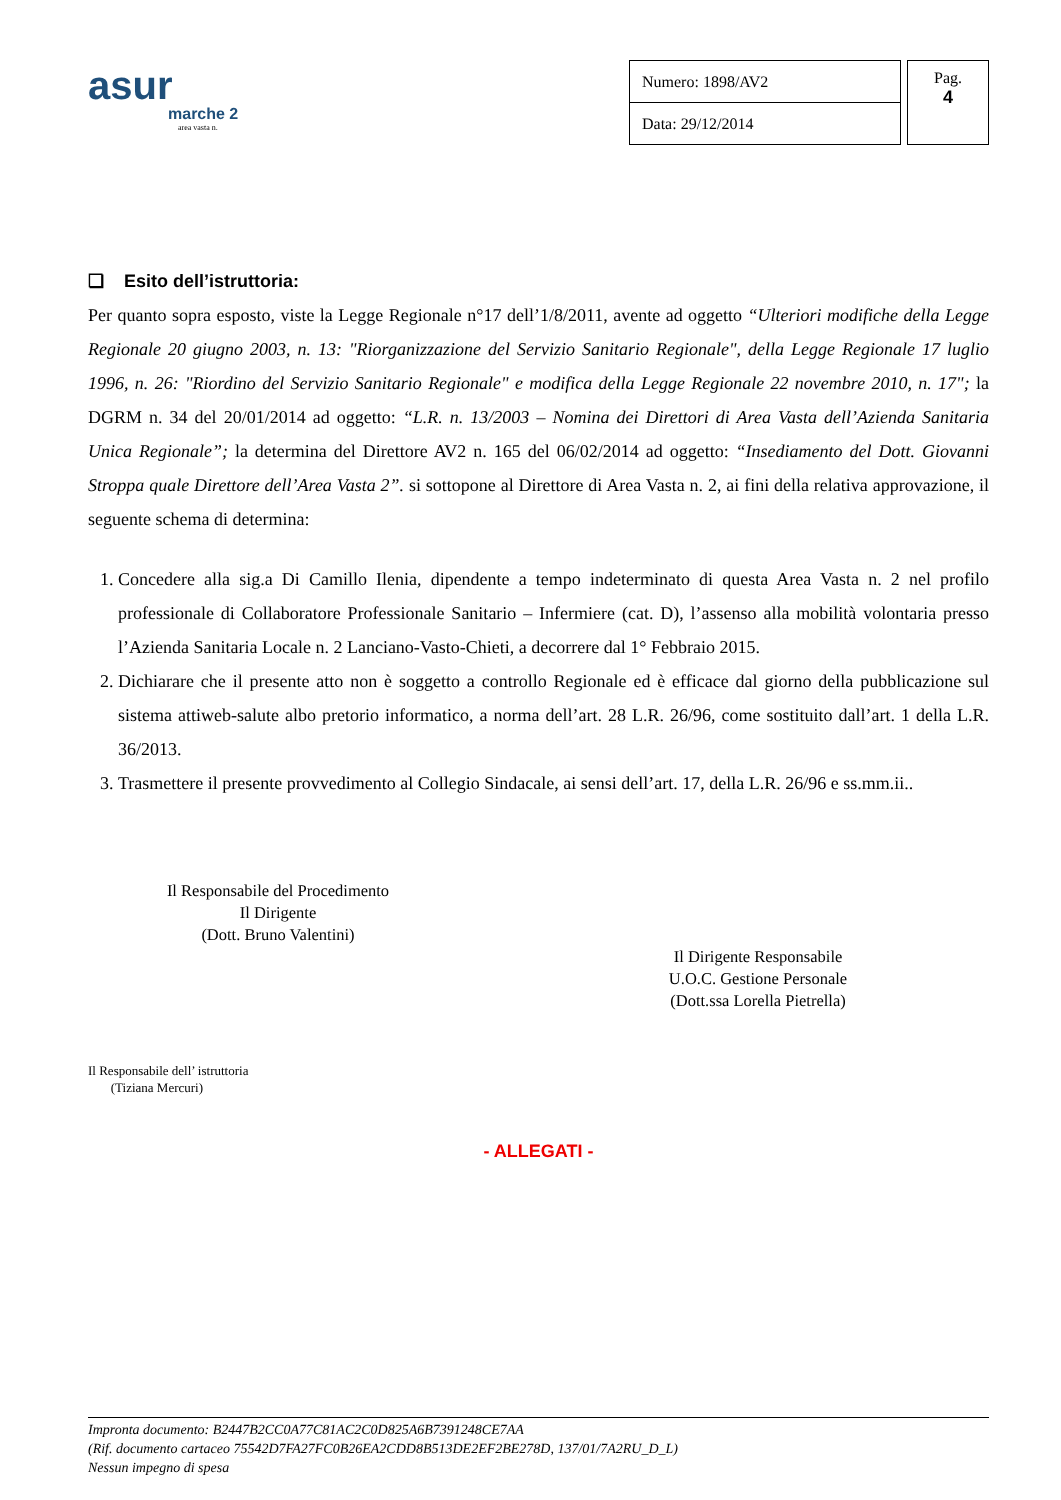asur
marche 2
area vasta n.
| Numero: 1898/AV2 |
| Data: 29/12/2014 |
Pag.
4
❏ Esito dell’istruttoria:
Per quanto sopra esposto, viste la Legge Regionale n°17 dell’1/8/2011, avente ad oggetto “Ulteriori modifiche della Legge Regionale 20 giugno 2003, n. 13: "Riorganizzazione del Servizio Sanitario Regionale", della Legge Regionale 17 luglio 1996, n. 26: "Riordino del Servizio Sanitario Regionale" e modifica della Legge Regionale 22 novembre 2010, n. 17"; la DGRM n. 34 del 20/01/2014 ad oggetto: “L.R. n. 13/2003 – Nomina dei Direttori di Area Vasta dell’Azienda Sanitaria Unica Regionale”; la determina del Direttore AV2 n. 165 del 06/02/2014 ad oggetto: “Insediamento del Dott. Giovanni Stroppa quale Direttore dell’Area Vasta 2”. si sottopone al Direttore di Area Vasta n. 2, ai fini della relativa approvazione, il seguente schema di determina:
1. Concedere alla sig.a Di Camillo Ilenia, dipendente a tempo indeterminato di questa Area Vasta n. 2 nel profilo professionale di Collaboratore Professionale Sanitario – Infermiere (cat. D), l’assenso alla mobilità volontaria presso l’Azienda Sanitaria Locale n. 2 Lanciano-Vasto-Chieti, a decorrere dal 1° Febbraio 2015.
2. Dichiarare che il presente atto non è soggetto a controllo Regionale ed è efficace dal giorno della pubblicazione sul sistema attiweb-salute albo pretorio informatico, a norma dell’art. 28 L.R. 26/96, come sostituito dall’art. 1 della L.R. 36/2013.
3. Trasmettere il presente provvedimento al Collegio Sindacale, ai sensi dell’art. 17, della L.R. 26/96 e ss.mm.ii..
Il Responsabile del Procedimento
Il Dirigente
(Dott. Bruno Valentini)
Il Dirigente Responsabile
U.O.C. Gestione Personale
(Dott.ssa Lorella Pietrella)
Il Responsabile dell’ istruttoria
(Tiziana Mercuri)
- ALLEGATI -
Impronta documento: B2447B2CC0A77C81AC2C0D825A6B7391248CE7AA
(Rif. documento cartaceo 75542D7FA27FC0B26EA2CDD8B513DE2EF2BE278D, 137/01/7A2RU_D_L)
Nessun impegno di spesa